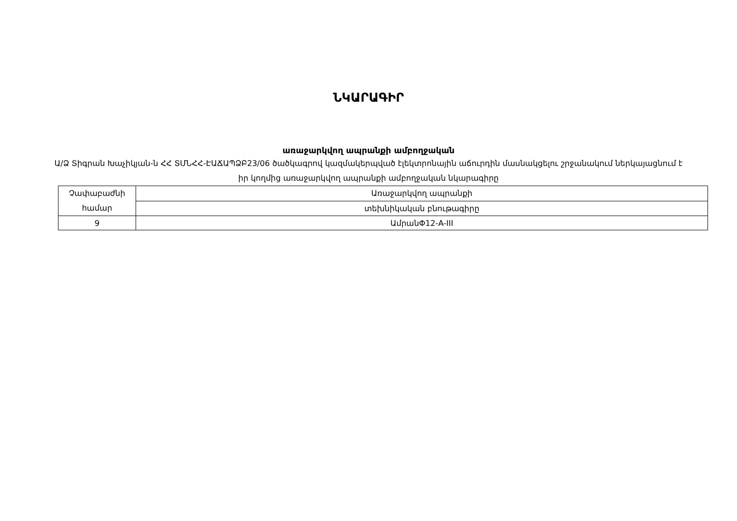ՆԿԱՐԱԳԻՐ
առաջարկվող ապրանքի ամբողջական
Ա/Ձ Տիգրան Խաչիկյան-ն ՀՀ ՏՄՆՀՀ-ԷԱՃԱՊՁԲ23/06 ծածկագրով կազմակերպված էլեկտրոնային աճուրդին մասնակցելու շրջանակում ներկայացնում է իր կողմից առաջարկվող ապրանքի ամբողջական նկարագիրը
| Չափաբաժնի համար | Առաջարկվող ապրանքի |
| | տեխնիկական բնութագիրը |
| 9 | ԱմրանՓ12-A-III |